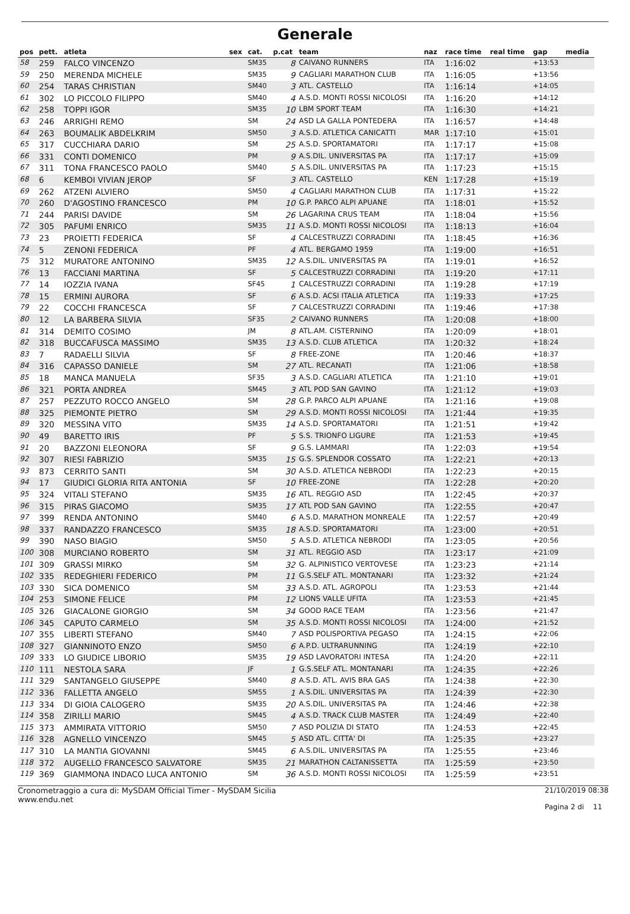Generale
| pos | pett. | atleta | sex | cat. | p.cat | team | naz | race time | real time | gap | media |
| --- | --- | --- | --- | --- | --- | --- | --- | --- | --- | --- | --- |
| 58 | 259 | FALCO VINCENZO | | SM35 | 8 | CAIVANO RUNNERS | ITA | 1:16:02 | | +13:53 | |
| 59 | 250 | MERENDA MICHELE | | SM35 | 9 | CAGLIARI MARATHON CLUB | ITA | 1:16:05 | | +13:56 | |
| 60 | 254 | TARAS CHRISTIAN | | SM40 | 3 | ATL. CASTELLO | ITA | 1:16:14 | | +14:05 | |
| 61 | 302 | LO PICCOLO FILIPPO | | SM40 | 4 | A.S.D. MONTI ROSSI NICOLOSI | ITA | 1:16:20 | | +14:12 | |
| 62 | 258 | TOPPI IGOR | | SM35 | 10 | LBM SPORT TEAM | ITA | 1:16:30 | | +14:21 | |
| 63 | 246 | ARRIGHI REMO | | SM | 24 | ASD LA GALLA PONTEDERA | ITA | 1:16:57 | | +14:48 | |
| 64 | 263 | BOUMALIK ABDELKRIM | | SM50 | 3 | A.S.D. ATLETICA CANICATTI | MAR | 1:17:10 | | +15:01 | |
| 65 | 317 | CUCCHIARA DARIO | | SM | 25 | A.S.D. SPORTAMATORI | ITA | 1:17:17 | | +15:08 | |
| 66 | 331 | CONTI DOMENICO | | PM | 9 | A.S.DIL. UNIVERSITAS PA | ITA | 1:17:17 | | +15:09 | |
| 67 | 311 | TONA FRANCESCO PAOLO | | SM40 | 5 | A.S.DIL. UNIVERSITAS PA | ITA | 1:17:23 | | +15:15 | |
| 68 | 6 | KEMBOI VIVIAN JEROP | | SF | 3 | ATL. CASTELLO | KEN | 1:17:28 | | +15:19 | |
| 69 | 262 | ATZENI ALVIERO | | SM50 | 4 | CAGLIARI MARATHON CLUB | ITA | 1:17:31 | | +15:22 | |
| 70 | 260 | D'AGOSTINO FRANCESCO | | PM | 10 | G.P. PARCO ALPI APUANE | ITA | 1:18:01 | | +15:52 | |
| 71 | 244 | PARISI DAVIDE | | SM | 26 | LAGARINA CRUS TEAM | ITA | 1:18:04 | | +15:56 | |
| 72 | 305 | PAFUMI ENRICO | | SM35 | 11 | A.S.D. MONTI ROSSI NICOLOSI | ITA | 1:18:13 | | +16:04 | |
| 73 | 23 | PROIETTI FEDERICA | | SF | 4 | CALCESTRUZZI CORRADINI | ITA | 1:18:45 | | +16:36 | |
| 74 | 5 | ZENONI FEDERICA | | PF | 4 | ATL. BERGAMO 1959 | ITA | 1:19:00 | | +16:51 | |
| 75 | 312 | MURATORE ANTONINO | | SM35 | 12 | A.S.DIL. UNIVERSITAS PA | ITA | 1:19:01 | | +16:52 | |
| 76 | 13 | FACCIANI MARTINA | | SF | 5 | CALCESTRUZZI CORRADINI | ITA | 1:19:20 | | +17:11 | |
| 77 | 14 | IOZZIA IVANA | | SF45 | 1 | CALCESTRUZZI CORRADINI | ITA | 1:19:28 | | +17:19 | |
| 78 | 15 | ERMINI AURORA | | SF | 6 | A.S.D. ACSI ITALIA ATLETICA | ITA | 1:19:33 | | +17:25 | |
| 79 | 22 | COCCHI FRANCESCA | | SF | 7 | CALCESTRUZZI CORRADINI | ITA | 1:19:46 | | +17:38 | |
| 80 | 12 | LA BARBERA SILVIA | | SF35 | 2 | CAIVANO RUNNERS | ITA | 1:20:08 | | +18:00 | |
| 81 | 314 | DEMITO COSIMO | | JM | 8 | ATL.AM. CISTERNINO | ITA | 1:20:09 | | +18:01 | |
| 82 | 318 | BUCCAFUSCA MASSIMO | | SM35 | 13 | A.S.D. CLUB ATLETICA | ITA | 1:20:32 | | +18:24 | |
| 83 | 7 | RADAELLI SILVIA | | SF | 8 | FREE-ZONE | ITA | 1:20:46 | | +18:37 | |
| 84 | 316 | CAPASSO DANIELE | | SM | 27 | ATL. RECANATI | ITA | 1:21:06 | | +18:58 | |
| 85 | 18 | MANCA MANUELA | | SF35 | 3 | A.S.D. CAGLIARI ATLETICA | ITA | 1:21:10 | | +19:01 | |
| 86 | 321 | PORTA ANDREA | | SM45 | 3 | ATL POD SAN GAVINO | ITA | 1:21:12 | | +19:03 | |
| 87 | 257 | PEZZUTO ROCCO ANGELO | | SM | 28 | G.P. PARCO ALPI APUANE | ITA | 1:21:16 | | +19:08 | |
| 88 | 325 | PIEMONTE PIETRO | | SM | 29 | A.S.D. MONTI ROSSI NICOLOSI | ITA | 1:21:44 | | +19:35 | |
| 89 | 320 | MESSINA VITO | | SM35 | 14 | A.S.D. SPORTAMATORI | ITA | 1:21:51 | | +19:42 | |
| 90 | 49 | BARETTO IRIS | | PF | 5 | S.S. TRIONFO LIGURE | ITA | 1:21:53 | | +19:45 | |
| 91 | 20 | BAZZONI ELEONORA | | SF | 9 | G.S. LAMMARI | ITA | 1:22:03 | | +19:54 | |
| 92 | 307 | RIESI FABRIZIO | | SM35 | 15 | G.S. SPLENDOR COSSATO | ITA | 1:22:21 | | +20:13 | |
| 93 | 873 | CERRITO SANTI | | SM | 30 | A.S.D. ATLETICA NEBRODI | ITA | 1:22:23 | | +20:15 | |
| 94 | 17 | GIUDICI GLORIA RITA ANTONIA | | SF | 10 | FREE-ZONE | ITA | 1:22:28 | | +20:20 | |
| 95 | 324 | VITALI STEFANO | | SM35 | 16 | ATL. REGGIO ASD | ITA | 1:22:45 | | +20:37 | |
| 96 | 315 | PIRAS GIACOMO | | SM35 | 17 | ATL POD SAN GAVINO | ITA | 1:22:55 | | +20:47 | |
| 97 | 399 | RENDA ANTONINO | | SM40 | 6 | A.S.D. MARATHON MONREALE | ITA | 1:22:57 | | +20:49 | |
| 98 | 337 | RANDAZZO FRANCESCO | | SM35 | 18 | A.S.D. SPORTAMATORI | ITA | 1:23:00 | | +20:51 | |
| 99 | 390 | NASO BIAGIO | | SM50 | 5 | A.S.D. ATLETICA NEBRODI | ITA | 1:23:05 | | +20:56 | |
| 100 | 308 | MURCIANO ROBERTO | | SM | 31 | ATL. REGGIO ASD | ITA | 1:23:17 | | +21:09 | |
| 101 | 309 | GRASSI MIRKO | | SM | 32 | G. ALPINISTICO VERTOVESE | ITA | 1:23:23 | | +21:14 | |
| 102 | 335 | REDEGHIERI FEDERICO | | PM | 11 | G.S.SELF ATL. MONTANARI | ITA | 1:23:32 | | +21:24 | |
| 103 | 330 | SICA DOMENICO | | SM | 33 | A.S.D. ATL. AGROPOLI | ITA | 1:23:53 | | +21:44 | |
| 104 | 253 | SIMONE FELICE | | PM | 12 | LIONS VALLE UFITA | ITA | 1:23:53 | | +21:45 | |
| 105 | 326 | GIACALONE GIORGIO | | SM | 34 | GOOD RACE TEAM | ITA | 1:23:56 | | +21:47 | |
| 106 | 345 | CAPUTO CARMELO | | SM | 35 | A.S.D. MONTI ROSSI NICOLOSI | ITA | 1:24:00 | | +21:52 | |
| 107 | 355 | LIBERTI STEFANO | | SM40 | 7 | ASD POLISPORTIVA PEGASO | ITA | 1:24:15 | | +22:06 | |
| 108 | 327 | GIANNINOTO ENZO | | SM50 | 6 | A.P.D. ULTRARUNNING | ITA | 1:24:19 | | +22:10 | |
| 109 | 333 | LO GIUDICE LIBORIO | | SM35 | 19 | ASD LAVORATORI INTESA | ITA | 1:24:20 | | +22:11 | |
| 110 | 111 | NESTOLA SARA | | JF | 1 | G.S.SELF ATL. MONTANARI | ITA | 1:24:35 | | +22:26 | |
| 111 | 329 | SANTANGELO GIUSEPPE | | SM40 | 8 | A.S.D. ATL. AVIS BRA GAS | ITA | 1:24:38 | | +22:30 | |
| 112 | 336 | FALLETTA ANGELO | | SM55 | 1 | A.S.DIL. UNIVERSITAS PA | ITA | 1:24:39 | | +22:30 | |
| 113 | 334 | DI GIOIA CALOGERO | | SM35 | 20 | A.S.DIL. UNIVERSITAS PA | ITA | 1:24:46 | | +22:38 | |
| 114 | 358 | ZIRILLI MARIO | | SM45 | 4 | A.S.D. TRACK CLUB MASTER | ITA | 1:24:49 | | +22:40 | |
| 115 | 373 | AMMIRATA VITTORIO | | SM50 | 7 | ASD POLIZIA DI STATO | ITA | 1:24:53 | | +22:45 | |
| 116 | 328 | AGNELLO VINCENZO | | SM45 | 5 | ASD ATL. CITTA' DI | ITA | 1:25:35 | | +23:27 | |
| 117 | 310 | LA MANTIA GIOVANNI | | SM45 | 6 | A.S.DIL. UNIVERSITAS PA | ITA | 1:25:55 | | +23:46 | |
| 118 | 372 | AUGELLO FRANCESCO SALVATORE | | SM35 | 21 | MARATHON CALTANISSETTA | ITA | 1:25:59 | | +23:50 | |
| 119 | 369 | GIAMMONA INDACO LUCA ANTONIO | | SM | 36 | A.S.D. MONTI ROSSI NICOLOSI | ITA | 1:25:59 | | +23:51 | |
Cronometraggio a cura di: MySDAM Official Timer - MySDAM Sicilia
www.endu.net
21/10/2019 08:38
Pagina 2 di 11